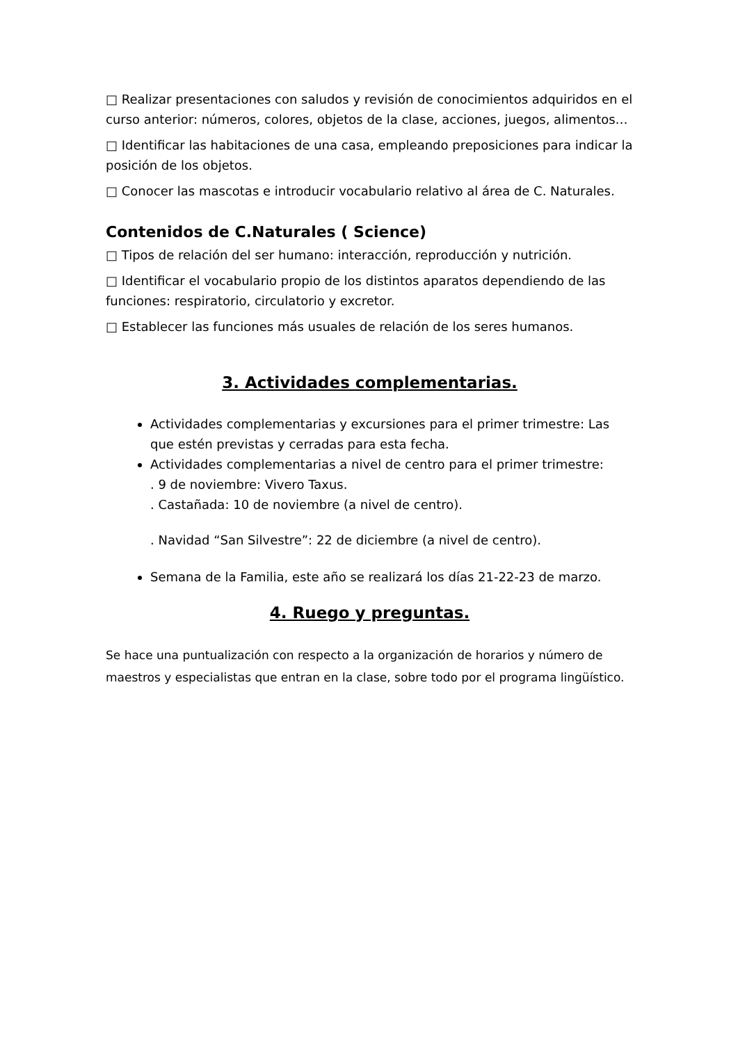□ Realizar presentaciones con saludos y revisión de conocimientos adquiridos en el curso anterior: números, colores, objetos de la clase, acciones, juegos, alimentos…
□ Identificar las habitaciones de una casa, empleando preposiciones para indicar la posición de los objetos.
□ Conocer las mascotas e introducir vocabulario relativo al área de C. Naturales.
Contenidos de C.Naturales ( Science)
□ Tipos de relación del ser humano: interacción, reproducción y nutrición.
□ Identificar el vocabulario propio de los distintos aparatos dependiendo de las funciones: respiratorio, circulatorio y excretor.
□ Establecer las funciones más usuales de relación de los seres humanos.
3. Actividades complementarias.
Actividades complementarias y excursiones para el primer trimestre: Las que estén previstas y cerradas para esta fecha.
Actividades complementarias a nivel de centro para el primer trimestre:
. 9 de noviembre: Vivero Taxus.
. Castañada: 10 de noviembre (a nivel de centro).
. Navidad “San Silvestre”: 22 de diciembre (a nivel de centro).
Semana de la Familia, este año se realizará los días 21-22-23 de marzo.
4. Ruego y preguntas.
Se hace una puntualización con respecto a la organización de horarios y número de maestros y especialistas que entran en la clase, sobre todo por el programa lingüístico.